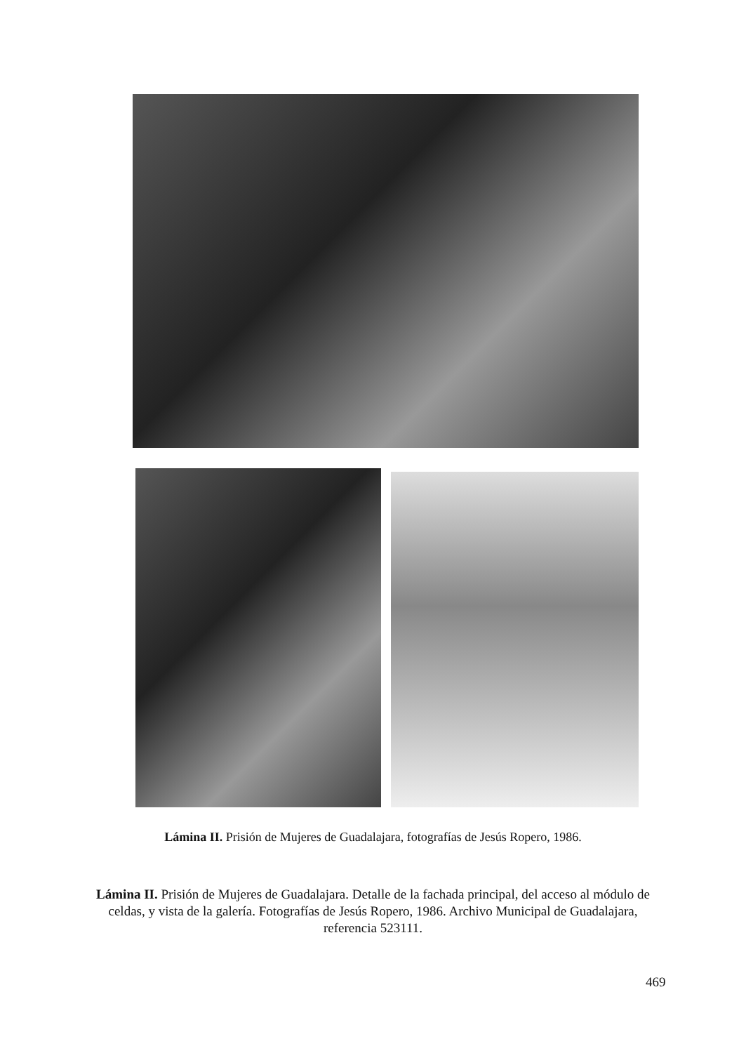Lámina II. Prisión de Mujeres de Guadalajara, fotografías de Jesús Ropero, 1986.
Lámina II. Prisión de Mujeres de Guadalajara. Detalle de la fachada principal, del acceso al módulo de celdas, y vista de la galería. Fotografías de Jesús Ropero, 1986. Archivo Municipal de Guadalajara, referencia 523111.
469